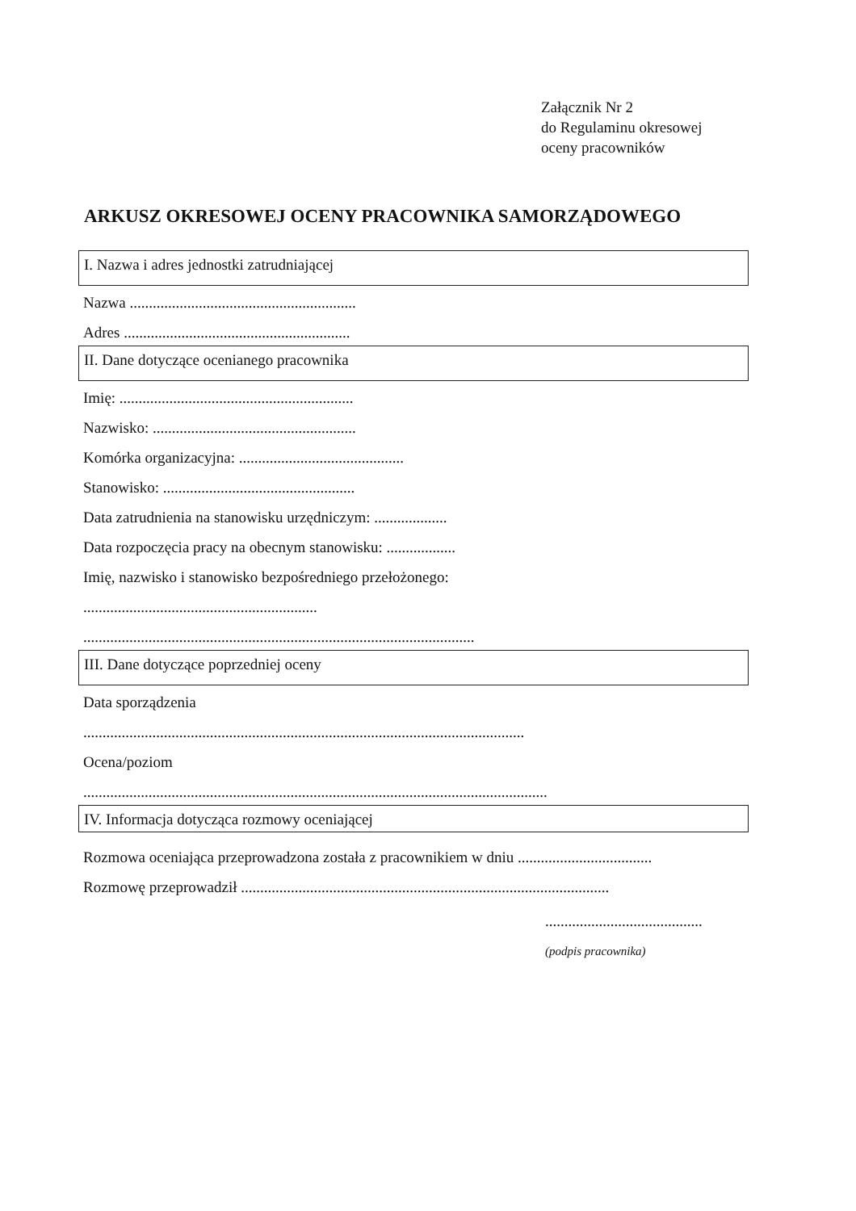Załącznik Nr 2
do Regulaminu okresowej
oceny pracowników
ARKUSZ OKRESOWEJ OCENY PRACOWNIKA SAMORZĄDOWEGO
I. Nazwa i adres jednostki zatrudniającej
Nazwa ...........................................................
Adres ...........................................................
II. Dane dotyczące ocenianego pracownika
Imię: .............................................................
Nazwisko: .....................................................
Komórka organizacyjna: ...........................................
Stanowisko: ..................................................
Data zatrudnienia na stanowisku urzędniczym: ...................
Data rozpoczęcia pracy na obecnym stanowisku: ..................
Imię, nazwisko i stanowisko bezpośredniego przełożonego:
.............................................................
......................................................................................................
III. Dane dotyczące poprzedniej oceny
Data sporządzenia
...................................................................................................................
Ocena/poziom
.........................................................................................................................
IV. Informacja dotycząca rozmowy oceniającej
Rozmowa oceniająca przeprowadzona została z pracownikiem w dniu ...................................
Rozmowę przeprowadził ................................................................................................
.........................................
(podpis pracownika)